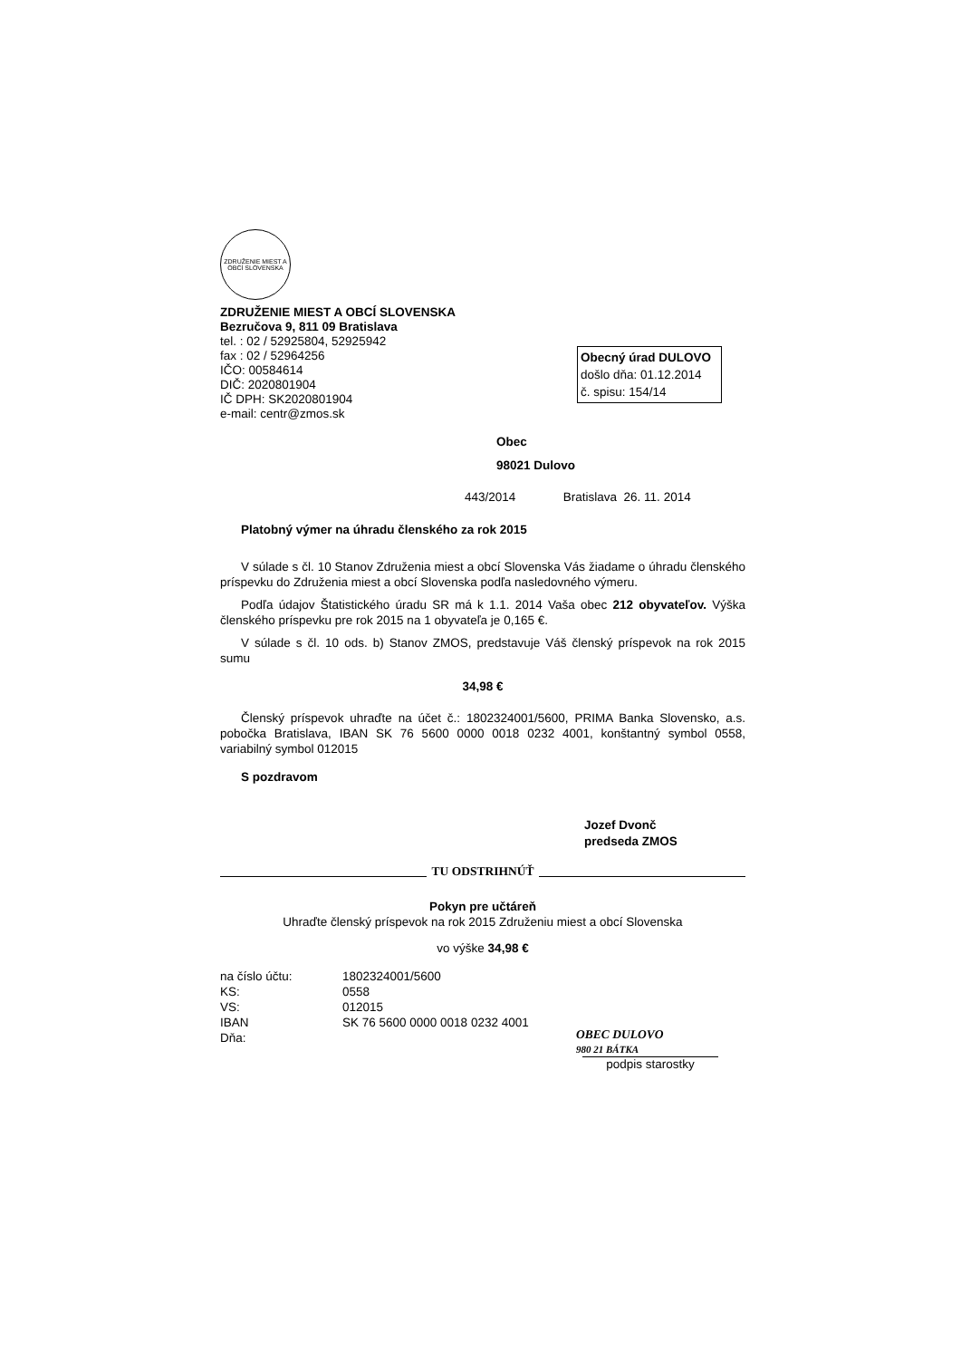ZDRUŽENIE MIEST A OBCÍ SLOVENSKA
ZDRUŽENIE MIEST A OBCÍ SLOVENSKA
Bezručova 9, 811 09 Bratislava
tel. : 02 / 52925804, 52925942
fax : 02 / 52964256
IČO: 00584614
DIČ: 2020801904
IČ DPH: SK2020801904
e-mail: centr@zmos.sk
Obec
98021 Dulovo
443/2014 Bratislava 26. 11. 2014
Platobný výmer na úhradu členského za rok 2015
V súlade s čl. 10 Stanov Združenia miest a obcí Slovenska Vás žiadame o úhradu členského príspevku do Združenia miest a obcí Slovenska podľa nasledovného výmeru.
Podľa údajov Štatistického úradu SR má k 1.1. 2014 Vaša obec 212 obyvateľov. Výška členského príspevku pre rok 2015 na 1 obyvateľa je 0,165 €.
V súlade s čl. 10 ods. b) Stanov ZMOS, predstavuje Váš členský príspevok na rok 2015 sumu
34,98 €
Členský príspevok uhraďte na účet č.: 1802324001/5600, PRIMA Banka Slovensko, a.s. pobočka Bratislava, IBAN SK 76 5600 0000 0018 0232 4001, konštantný symbol 0558, variabilný symbol 012015
S pozdravom
Jozef Dvonč
predseda ZMOS
TU ODSTRIHNÚŤ
Pokyn pre učtáreň
Uhraďte členský príspevok na rok 2015 Združeniu miest a obcí Slovenska
vo výške 34,98 €
| na číslo účtu: | 1802324001/5600 |
| KS: | 0558 |
| VS: | 012015 |
| IBAN | SK 76 5600 0000 0018 0232 4001 |
| Dňa: | |
OBEC DULOVO
980 21 BÁTKA
podpis starostky
Obecný úrad DULOVO
došlo dňa: 01.12.2014
č. spisu: 154/14